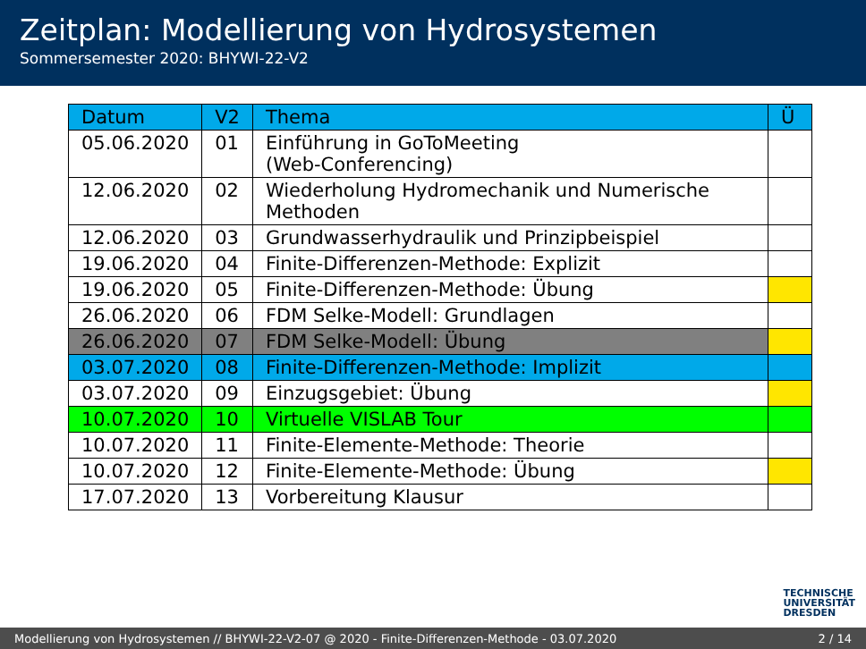Zeitplan: Modellierung von Hydrosystemen
Sommersemester 2020: BHYWI-22-V2
| Datum | V2 | Thema | Ü |
| --- | --- | --- | --- |
| 05.06.2020 | 01 | Einführung in GoToMeeting (Web-Conferencing) | |
| 12.06.2020 | 02 | Wiederholung Hydromechanik und Numerische Methoden | |
| 12.06.2020 | 03 | Grundwasserhydraulik und Prinzipbeispiel | |
| 19.06.2020 | 04 | Finite-Differenzen-Methode: Explizit | |
| 19.06.2020 | 05 | Finite-Differenzen-Methode: Übung | |
| 26.06.2020 | 06 | FDM Selke-Modell: Grundlagen | |
| 26.06.2020 | 07 | FDM Selke-Modell: Übung | |
| 03.07.2020 | 08 | Finite-Differenzen-Methode: Implizit | |
| 03.07.2020 | 09 | Einzugsgebiet: Übung | |
| 10.07.2020 | 10 | Virtuelle VISLAB Tour | |
| 10.07.2020 | 11 | Finite-Elemente-Methode: Theorie | |
| 10.07.2020 | 12 | Finite-Elemente-Methode: Übung | |
| 17.07.2020 | 13 | Vorbereitung Klausur | |
TECHNISCHE
UNIVERSITÄT
DRESDEN
Modellierung von Hydrosystemen // BHYWI-22-V2-07 @ 2020 - Finite-Differenzen-Methode - 03.07.2020 2 / 14